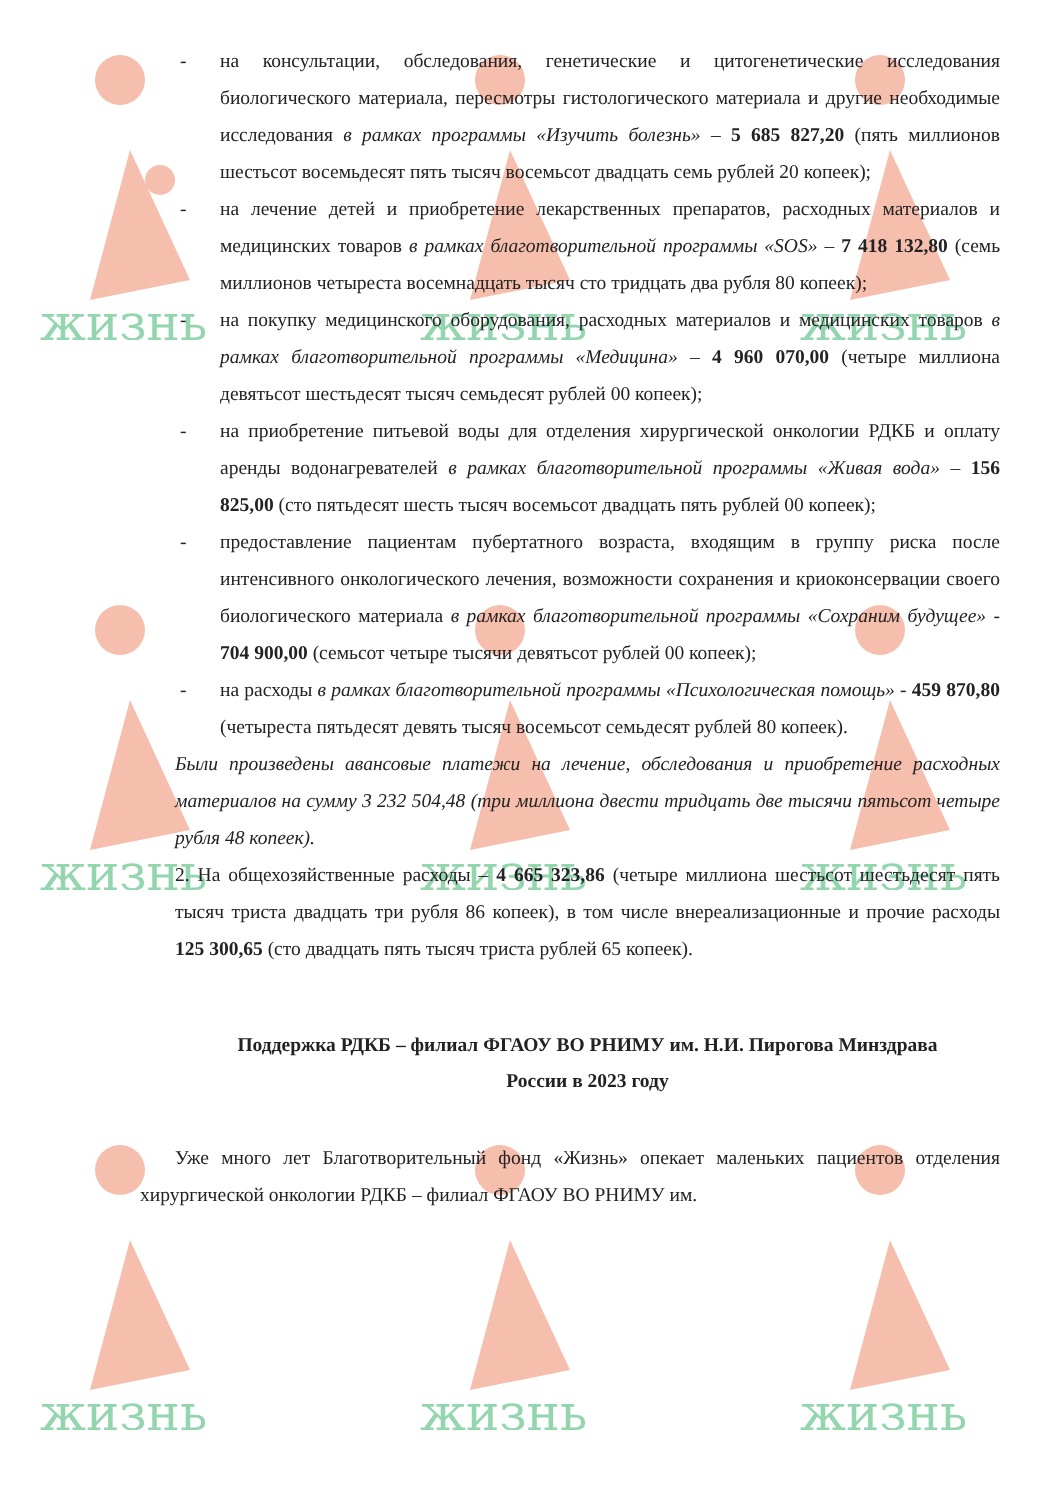жизнь
жизнь
жизнь
жизнь
жизнь
жизнь
жизнь
жизнь
жизнь
- на консультации, обследования, генетические и цитогенетические исследования биологического материала, пересмотры гистологического материала и другие необходимые исследования в рамках программы «Изучить болезнь» – 5 685 827,20 (пять миллионов шестьсот восемьдесят пять тысяч восемьсот двадцать семь рублей 20 копеек);
- на лечение детей и приобретение лекарственных препаратов, расходных материалов и медицинских товаров в рамках благотворительной программы «SOS» – 7 418 132,80 (семь миллионов четыреста восемнадцать тысяч сто тридцать два рубля 80 копеек);
- на покупку медицинского оборудования, расходных материалов и медицинских товаров в рамках благотворительной программы «Медицина» – 4 960 070,00 (четыре миллиона девятьсот шестьдесят тысяч семьдесят рублей 00 копеек);
- на приобретение питьевой воды для отделения хирургической онкологии РДКБ и оплату аренды водонагревателей в рамках благотворительной программы «Живая вода» – 156 825,00 (сто пятьдесят шесть тысяч восемьсот двадцать пять рублей 00 копеек);
- предоставление пациентам пубертатного возраста, входящим в группу риска после интенсивного онкологического лечения, возможности сохранения и криоконсервации своего биологического материала в рамках благотворительной программы «Сохраним будущее» - 704 900,00 (семьсот четыре тысячи девятьсот рублей 00 копеек);
- на расходы в рамках благотворительной программы «Психологическая помощь» - 459 870,80 (четыреста пятьдесят девять тысяч восемьсот семьдесят рублей 80 копеек).
Были произведены авансовые платежи на лечение, обследования и приобретение расходных материалов на сумму 3 232 504,48 (три миллиона двести тридцать две тысячи пятьсот четыре рубля 48 копеек).
2. На общехозяйственные расходы – 4 665 323,86 (четыре миллиона шестьсот шестьдесят пять тысяч триста двадцать три рубля 86 копеек), в том числе внереализационные и прочие расходы 125 300,65 (сто двадцать пять тысяч триста рублей 65 копеек).
Поддержка РДКБ – филиал ФГАОУ ВО РНИМУ им. Н.И. Пирогова Минздрава
России в 2023 году
Уже много лет Благотворительный фонд «Жизнь» опекает маленьких пациентов отделения хирургической онкологии РДКБ – филиал ФГАОУ ВО РНИМУ им.